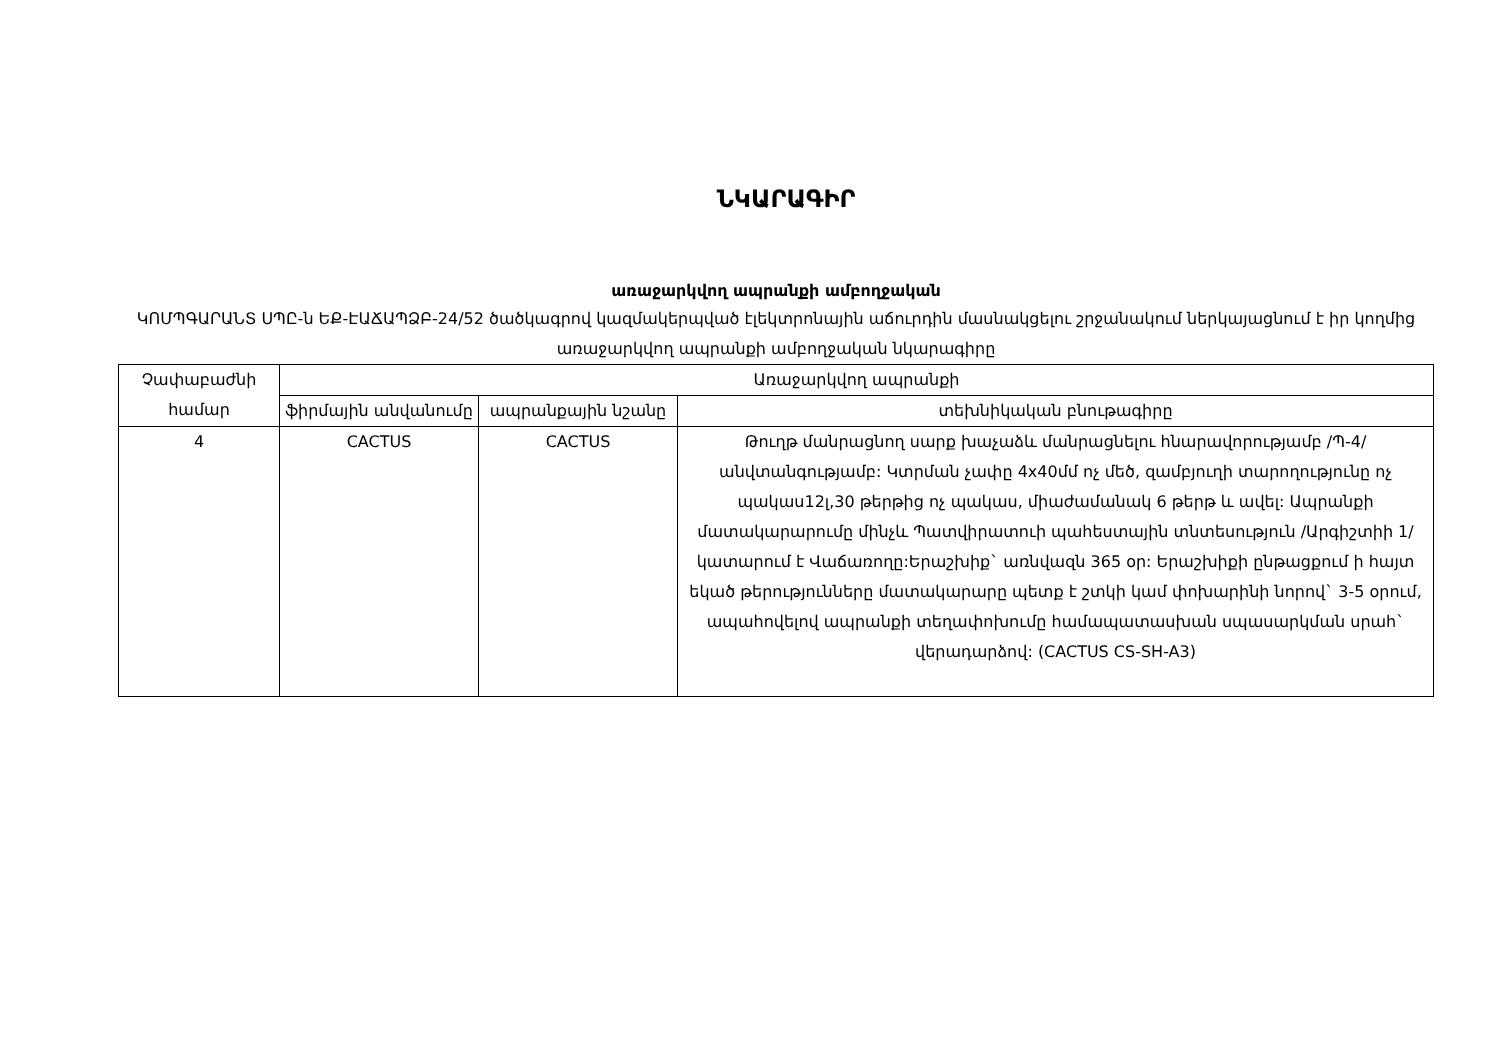ՆԿԱՐԱԳԻՐ
առաջարկվող ապրանքի ամբողջական
ԿՈՄՊԳԱՐԱՆՏ ՍՊԸ-ն ԵՔ-ԷԱՃԱՊՁԲ-24/52 ծածկագրով կազմակերպված էլեկտրոնային աճուրդին մասնակցելու շրջանակում ներկայացնում է իր կողմից առաջարկվող ապրանքի ամբողջական նկարագիրը
| Չափաբաժնի համար | Առաջարկվող ապրանքի | | |
| --- | --- | --- | --- |
| | ֆիրմային անվանումը | ապրանքային նշանը | տեխնիկական բնութագիրը |
| 4 | CACTUS | CACTUS | Թուղթ մանրացնող սարք խաչաձև մանրացնելու հնարավորությամբ /Պ-4/ անվտանգությամբ: Կտրման չափը 4x40մմ ոչ մեծ, զամբյուղի տարողությունը ոչ պակաս12լ,30 թերթից ոչ պակաս, միաժամանակ 6 թերթ և ավել: Ապրանքի մատակարարումը մինչև Պատվիրատուի պահեստային տնտեսություն /Արգիշտիի 1/ կատարում է Վաճառողը:Երաշխիք` առնվազն 365 օր: Երաշխիքի ընթացքում ի հայտ եկած թերությունները մատակարարը պետք է շտկի կամ փոխարինի նորով` 3-5 օրում, ապահովելով ապրանքի տեղափոխումը համապատասխան սպասարկման սրահ` վերադարձով: (CACTUS CS-SH-A3) |